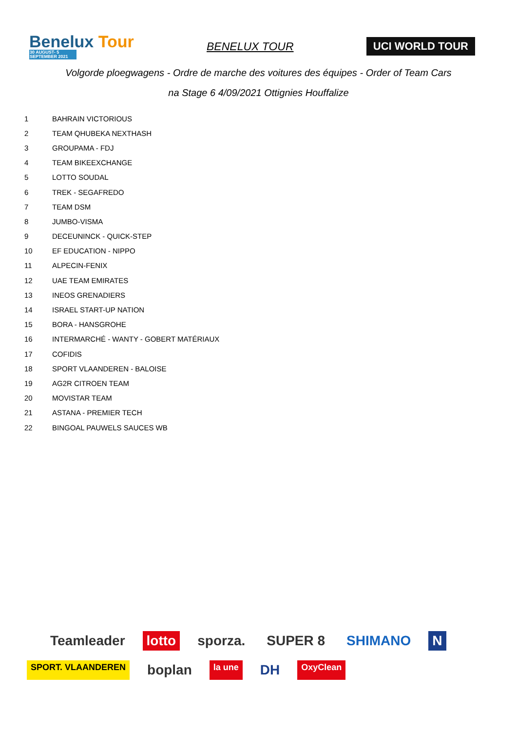Benelux Tour
30 AUGUST- 5 SEPTEMBER 2021
BENELUX TOUR
UCI WORLD TOUR
Volgorde ploegwagens - Ordre de marche des voitures des équipes - Order of Team Cars
na Stage 6 4/09/2021 Ottignies Houffalize
| 1 | BAHRAIN VICTORIOUS |
| 2 | TEAM QHUBEKA NEXTHASH |
| 3 | GROUPAMA - FDJ |
| 4 | TEAM BIKEEXCHANGE |
| 5 | LOTTO SOUDAL |
| 6 | TREK - SEGAFREDO |
| 7 | TEAM DSM |
| 8 | JUMBO-VISMA |
| 9 | DECEUNINCK - QUICK-STEP |
| 10 | EF EDUCATION - NIPPO |
| 11 | ALPECIN-FENIX |
| 12 | UAE TEAM EMIRATES |
| 13 | INEOS GRENADIERS |
| 14 | ISRAEL START-UP NATION |
| 15 | BORA - HANSGROHE |
| 16 | INTERMARCHÉ - WANTY - GOBERT MATÉRIAUX |
| 17 | COFIDIS |
| 18 | SPORT VLAANDEREN - BALOISE |
| 19 | AG2R CITROEN TEAM |
| 20 | MOVISTAR TEAM |
| 21 | ASTANA - PREMIER TECH |
| 22 | BINGOAL PAUWELS SAUCES WB |
Teamleader lotto sporza. SUPER 8 SHIMANO N SPORT. VLAANDEREN boplan la une DH OxyClean